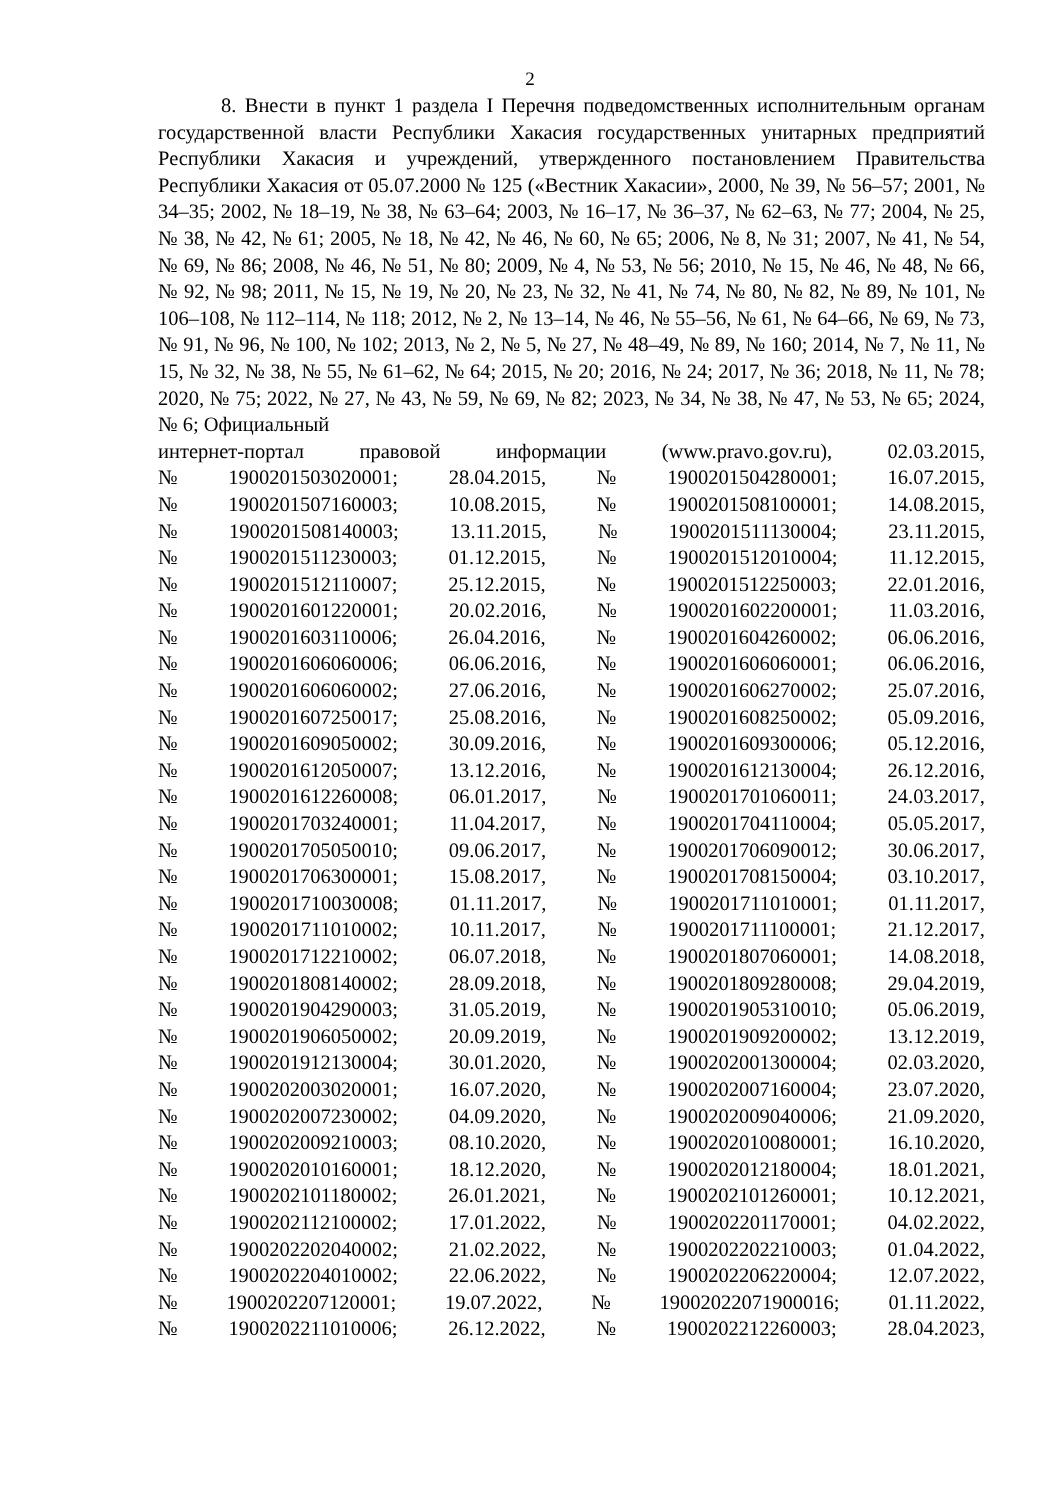2
8. Внести в пункт 1 раздела I Перечня подведомственных исполнительным органам государственной власти Республики Хакасия государственных унитарных предприятий Республики Хакасия и учреждений, утвержденного постановлением Правительства Республики Хакасия от 05.07.2000 № 125 («Вестник Хакасии», 2000, № 39, № 56–57; 2001, № 34–35; 2002, № 18–19, № 38, № 63–64; 2003, № 16–17, № 36–37, № 62–63, № 77; 2004, № 25, № 38, № 42, № 61; 2005, № 18, № 42, № 46, № 60, № 65; 2006, № 8, № 31; 2007, № 41, № 54, № 69, № 86; 2008, № 46, № 51, № 80; 2009, № 4, № 53, № 56; 2010, № 15, № 46, № 48, № 66, № 92, № 98; 2011, № 15, № 19, № 20, № 23, № 32, № 41, № 74, № 80, № 82, № 89, № 101, № 106–108, № 112–114, № 118; 2012, № 2, № 13–14, № 46, № 55–56, № 61, № 64–66, № 69, № 73, № 91, № 96, № 100, № 102; 2013, № 2, № 5, № 27, № 48–49, № 89, № 160; 2014, № 7, № 11, № 15, № 32, № 38, № 55, № 61–62, № 64; 2015, № 20; 2016, № 24; 2017, № 36; 2018, № 11, № 78; 2020, № 75; 2022, № 27, № 43, № 59, № 69, № 82; 2023, № 34, № 38, № 47, № 53, № 65; 2024, № 6; Официальный
интернет-портал правовой информации (www.pravo.gov.ru), 02.03.2015,
№ 1900201503020001; 28.04.2015, № 1900201504280001; 16.07.2015,
№ 1900201507160003; 10.08.2015, № 1900201508100001; 14.08.2015,
№ 1900201508140003; 13.11.2015, № 1900201511130004; 23.11.2015,
№ 1900201511230003; 01.12.2015, № 1900201512010004; 11.12.2015,
№ 1900201512110007; 25.12.2015, № 1900201512250003; 22.01.2016,
№ 1900201601220001; 20.02.2016, № 1900201602200001; 11.03.2016,
№ 1900201603110006; 26.04.2016, № 1900201604260002; 06.06.2016,
№ 1900201606060006; 06.06.2016, № 1900201606060001; 06.06.2016,
№ 1900201606060002; 27.06.2016, № 1900201606270002; 25.07.2016,
№ 1900201607250017; 25.08.2016, № 1900201608250002; 05.09.2016,
№ 1900201609050002; 30.09.2016, № 1900201609300006; 05.12.2016,
№ 1900201612050007; 13.12.2016, № 1900201612130004; 26.12.2016,
№ 1900201612260008; 06.01.2017, № 1900201701060011; 24.03.2017,
№ 1900201703240001; 11.04.2017, № 1900201704110004; 05.05.2017,
№ 1900201705050010; 09.06.2017, № 1900201706090012; 30.06.2017,
№ 1900201706300001; 15.08.2017, № 1900201708150004; 03.10.2017,
№ 1900201710030008; 01.11.2017, № 1900201711010001; 01.11.2017,
№ 1900201711010002; 10.11.2017, № 1900201711100001; 21.12.2017,
№ 1900201712210002; 06.07.2018, № 1900201807060001; 14.08.2018,
№ 1900201808140002; 28.09.2018, № 1900201809280008; 29.04.2019,
№ 1900201904290003; 31.05.2019, № 1900201905310010; 05.06.2019,
№ 1900201906050002; 20.09.2019, № 1900201909200002; 13.12.2019,
№ 1900201912130004; 30.01.2020, № 1900202001300004; 02.03.2020,
№ 1900202003020001; 16.07.2020, № 1900202007160004; 23.07.2020,
№ 1900202007230002; 04.09.2020, № 1900202009040006; 21.09.2020,
№ 1900202009210003; 08.10.2020, № 1900202010080001; 16.10.2020,
№ 1900202010160001; 18.12.2020, № 1900202012180004; 18.01.2021,
№ 1900202101180002; 26.01.2021, № 1900202101260001; 10.12.2021,
№ 1900202112100002; 17.01.2022, № 1900202201170001; 04.02.2022,
№ 1900202202040002; 21.02.2022, № 1900202202210003; 01.04.2022,
№ 1900202204010002; 22.06.2022, № 1900202206220004; 12.07.2022,
№ 1900202207120001; 19.07.2022, № 19002022071900016; 01.11.2022,
№ 1900202211010006; 26.12.2022, № 1900202212260003; 28.04.2023,